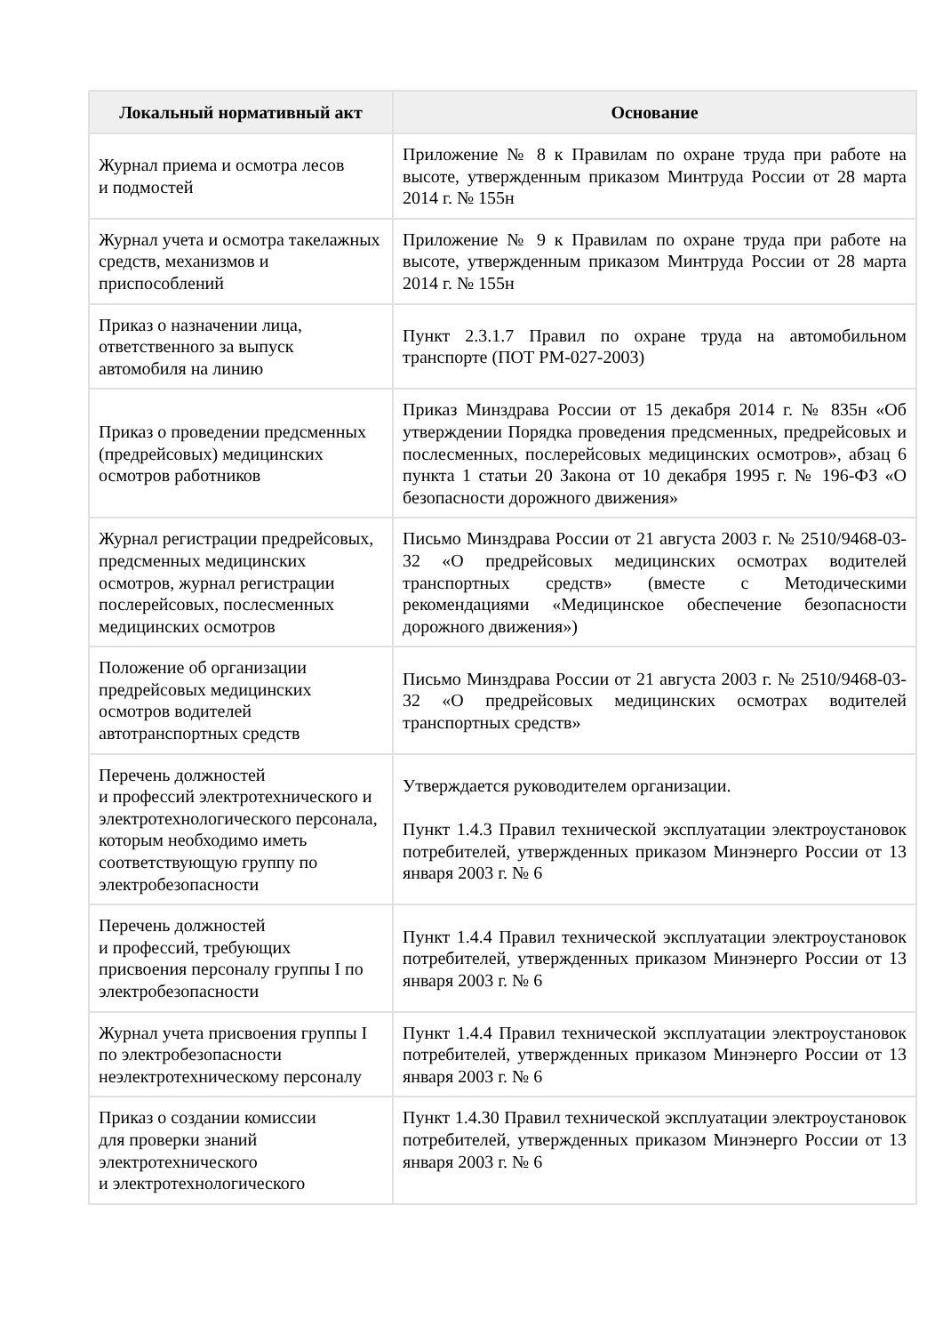| Локальный нормативный акт | Основание |
| --- | --- |
| Журнал приема и осмотра лесов и подмостей | Приложение № 8 к Правилам по охране труда при работе на высоте, утвержденным приказом Минтруда России от 28 марта 2014 г. № 155н |
| Журнал учета и осмотра такелажных средств, механизмов и приспособлений | Приложение № 9 к Правилам по охране труда при работе на высоте, утвержденным приказом Минтруда России от 28 марта 2014 г. № 155н |
| Приказ о назначении лица, ответственного за выпуск автомобиля на линию | Пункт 2.3.1.7 Правил по охране труда на автомобильном транспорте (ПОТ РМ-027-2003) |
| Приказ о проведении предсменных (предрейсовых) медицинских осмотров работников | Приказ Минздрава России от 15 декабря 2014 г. № 835н «Об утверждении Порядка проведения предсменных, предрейсовых и послесменных, послерейсовых медицинских осмотров», абзац 6 пункта 1 статьи 20 Закона от 10 декабря 1995 г. № 196-ФЗ «О безопасности дорожного движения» |
| Журнал регистрации предрейсовых, предсменных медицинских осмотров, журнал регистрации послерейсовых, послесменных медицинских осмотров | Письмо Минздрава России от 21 августа 2003 г. № 2510/9468-03-32 «О предрейсовых медицинских осмотрах водителей транспортных средств» (вместе с Методическими рекомендациями «Медицинское обеспечение безопасности дорожного движения») |
| Положение об организации предрейсовых медицинских осмотров водителей автотранспортных средств | Письмо Минздрава России от 21 августа 2003 г. № 2510/9468-03-32 «О предрейсовых медицинских осмотрах водителей транспортных средств» |
| Перечень должностей и профессий электротехнического и электротехнологического персонала, которым необходимо иметь соответствующую группу по электробезопасности | Утверждается руководителем организации. Пункт 1.4.3 Правил технической эксплуатации электроустановок потребителей, утвержденных приказом Минэнерго России от 13 января 2003 г. № 6 |
| Перечень должностей и профессий, требующих присвоения персоналу группы I по электробезопасности | Пункт 1.4.4 Правил технической эксплуатации электроустановок потребителей, утвержденных приказом Минэнерго России от 13 января 2003 г. № 6 |
| Журнал учета присвоения группы I по электробезопасности неэлектротехническому персоналу | Пункт 1.4.4 Правил технической эксплуатации электроустановок потребителей, утвержденных приказом Минэнерго России от 13 января 2003 г. № 6 |
| Приказ о создании комиссии для проверки знаний электротехнического и электротехнологического | Пункт 1.4.30 Правил технической эксплуатации электроустановок потребителей, утвержденных приказом Минэнерго России от 13 января 2003 г. № 6 |